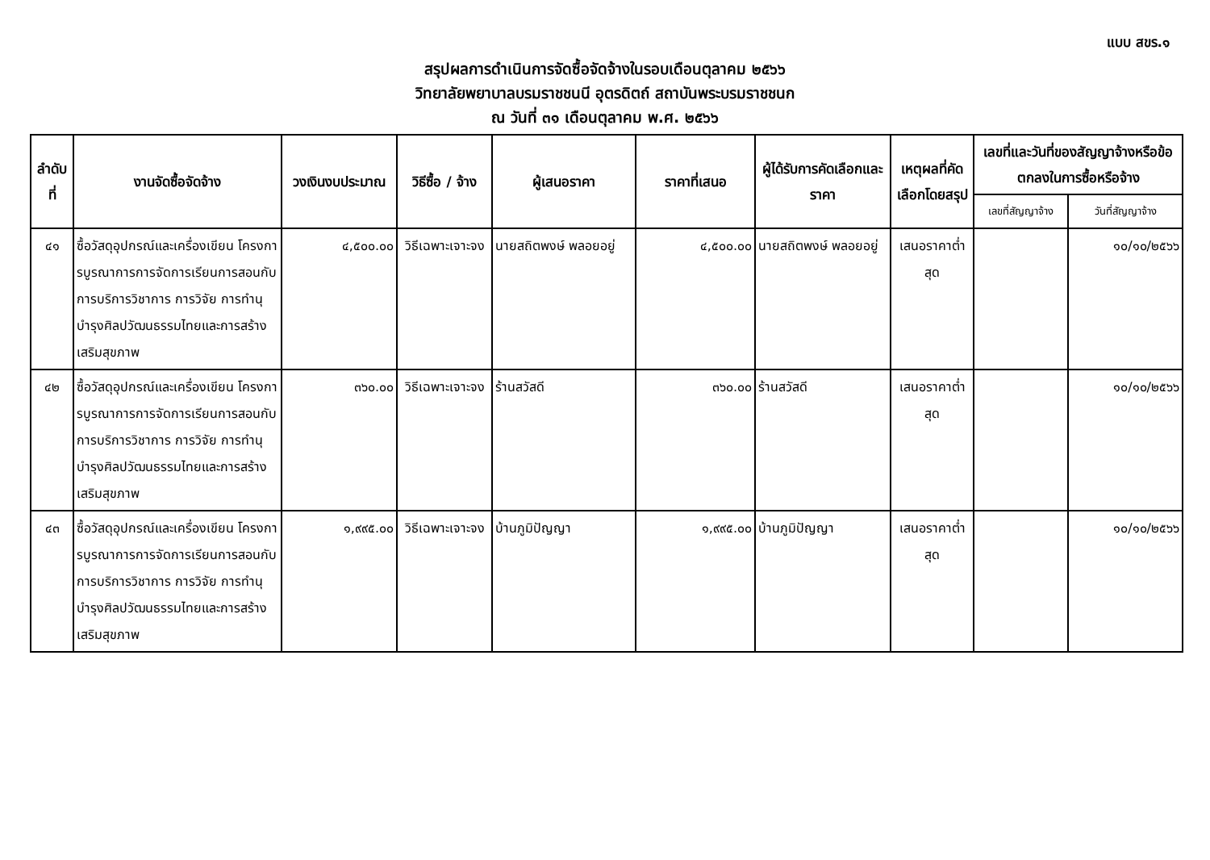แบบ สขร.๑
สรุปผลการดำเนินการจัดซื้อจัดจ้างในรอบเดือนตุลาคม ๒๕๖๖
วิทยาลัยพยาบาลบรมราชชนนี อุตรดิตถ์ สถาบันพระบรมราชชนก
ณ วันที่ ๓๑ เดือนตุลาคม พ.ศ. ๒๕๖๖
| ลำดับที่ | งานจัดซื้อจัดจ้าง | วงเงินงบประมาณ | วิธีซื้อ / จ้าง | ผู้เสนอราคา | ราคาที่เสนอ | ผู้ได้รับการคัดเลือกและราคา | เหตุผลที่คัดเลือกโดยสรุป | เลขที่และวันที่ของสัญญาจ้างหรือข้อตกลงในการซื้อหรือจ้าง | |
| --- | --- | --- | --- | --- | --- | --- | --- | --- | --- |
| | | | | | | | | เลขที่สัญญาจ้าง | วันที่สัญญาจ้าง |
| ๔๑ | ซื้อวัสดุอุปกรณ์และเครื่องเขียน โครงการบูรณาการการจัดการเรียนการสอนกับการบริการวิชาการ การวิจัย การทำนุบำรุงศิลปวัฒนธรรมไทยและการสร้างเสริมสุขภาพ | ๔,๕๐๐.๐๐ | วิธีเฉพาะเจาะจง | นายสถิตพงษ์ พลอยอยู่ | ๔,๕๐๐.๐๐ | นายสถิตพงษ์ พลอยอยู่ | เสนอราคาต่ำสุด | | ๑๐/๑๐/๒๕๖๖ |
| ๔๒ | ซื้อวัสดุอุปกรณ์และเครื่องเขียน โครงการบูรณาการการจัดการเรียนการสอนกับการบริการวิชาการ การวิจัย การทำนุบำรุงศิลปวัฒนธรรมไทยและการสร้างเสริมสุขภาพ | ๓๖๐.๐๐ | วิธีเฉพาะเจาะจง | ร้านสวัสดี | ๓๖๐.๐๐ | ร้านสวัสดี | เสนอราคาต่ำสุด | | ๑๐/๑๐/๒๕๖๖ |
| ๔๓ | ซื้อวัสดุอุปกรณ์และเครื่องเขียน โครงการบูรณาการการจัดการเรียนการสอนกับการบริการวิชาการ การวิจัย การทำนุบำรุงศิลปวัฒนธรรมไทยและการสร้างเสริมสุขภาพ | ๑,๙๙๕.๐๐ | วิธีเฉพาะเจาะจง | บ้านภูมิปัญญา | ๑,๙๙๕.๐๐ | บ้านภูมิปัญญา | เสนอราคาต่ำสุด | | ๑๐/๑๐/๒๕๖๖ |